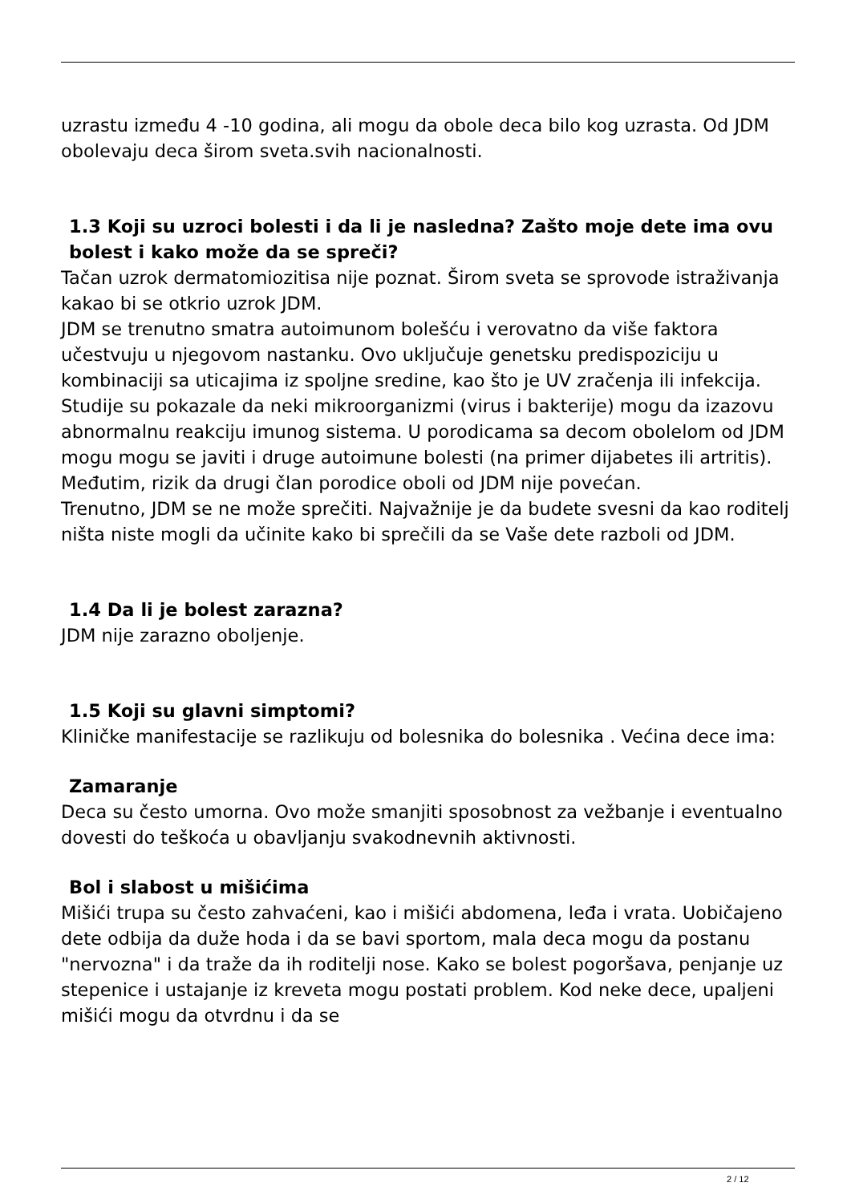uzrastu između 4 -10 godina, ali mogu da obole deca bilo kog uzrasta. Od JDM obolevaju deca širom sveta.svih nacionalnosti.
1.3 Koji su uzroci bolesti i da li je nasledna? Zašto moje dete ima ovu bolest i kako može da se spreči?
Tačan uzrok dermatomiozitisa nije poznat. Širom sveta se sprovode istraživanja kakao bi se otkrio uzrok JDM.
JDM se trenutno smatra autoimunom bolešću i verovatno da više faktora učestvuju u njegovom nastanku. Ovo uključuje genetsku predispoziciju u kombinaciji sa uticajima iz spoljne sredine, kao što je UV zračenja ili infekcija. Studije su pokazale da neki mikroorganizmi (virus i bakterije) mogu da izazovu abnormalnu reakciju imunog sistema. U porodicama sa decom obolelom od JDM mogu mogu se javiti i druge autoimune bolesti (na primer dijabetes ili artritis). Međutim, rizik da drugi član porodice oboli od JDM nije povećan.
Trenutno, JDM se ne može sprečiti. Najvažnije je da budete svesni da kao roditelj ništa niste mogli da učinite kako bi sprečili da se Vaše dete razboli od JDM.
1.4 Da li je bolest zarazna?
JDM nije zarazno oboljenje.
1.5 Koji su glavni simptomi?
Kliničke manifestacije se razlikuju od bolesnika do bolesnika . Većina dece ima:
Zamaranje
Deca su često umorna. Ovo može smanjiti sposobnost za vežbanje i eventualno dovesti do teškoća u obavljanju svakodnevnih aktivnosti.
Bol i slabost u mišićima
Mišići trupa su često zahvaćeni, kao i mišići abdomena, leđa i vrata. Uobičajeno dete odbija da duže hoda i da se bavi sportom, mala deca mogu da postanu "nervozna" i da traže da ih roditelji nose. Kako se bolest pogoršava, penjanje uz stepenice i ustajanje iz kreveta mogu postati problem. Kod neke dece, upaljeni mišići mogu da otvrdnu i da se
2 / 12